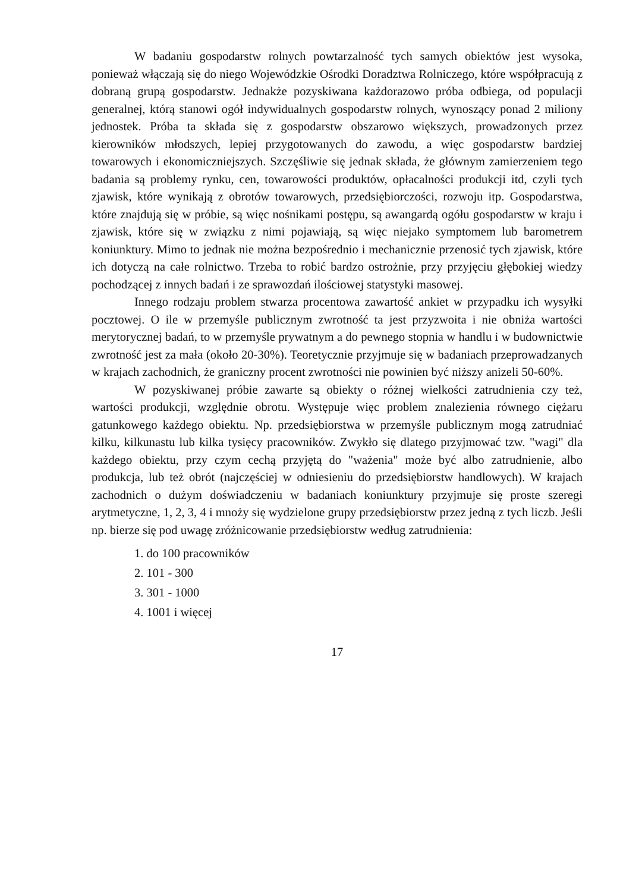W badaniu gospodarstw rolnych powtarzalność tych samych obiektów jest wysoka, ponieważ włączają się do niego Wojewódzkie Ośrodki Doradztwa Rolniczego, które współpracują z dobraną grupą gospodarstw. Jednakże pozyskiwana każdorazowo próba odbiega, od populacji generalnej, którą stanowi ogół indywidualnych gospodarstw rolnych, wynoszący ponad 2 miliony jednostek. Próba ta składa się z gospodarstw obszarowo większych, prowadzonych przez kierowników młodszych, lepiej przygotowanych do zawodu, a więc gospodarstw bardziej towarowych i ekonomiczniejszych. Szczęśliwie się jednak składa, że głównym zamierzeniem tego badania są problemy rynku, cen, towarowości produktów, opłacalności produkcji itd, czyli tych zjawisk, które wynikają z obrotów towarowych, przedsiębiorczości, rozwoju itp. Gospodarstwa, które znajdują się w próbie, są więc nośnikami postępu, są awangardą ogółu gospodarstw w kraju i zjawisk, które się w związku z nimi pojawiają, są więc niejako symptomem lub barometrem koniunktury. Mimo to jednak nie można bezpośrednio i mechanicznie przenosić tych zjawisk, które ich dotyczą na całe rolnictwo. Trzeba to robić bardzo ostrożnie, przy przyjęciu głębokiej wiedzy pochodzącej z innych badań i ze sprawozdań ilościowej statystyki masowej.
Innego rodzaju problem stwarza procentowa zawartość ankiet w przypadku ich wysyłki pocztowej. O ile w przemyśle publicznym zwrotność ta jest przyzwoita i nie obniża wartości merytorycznej badań, to w przemyśle prywatnym a do pewnego stopnia w handlu i w budownictwie zwrotność jest za mała (około 20-30%). Teoretycznie przyjmuje się w badaniach przeprowadzanych w krajach zachodnich, że graniczny procent zwrotności nie powinien być niższy anizeli 50-60%.
W pozyskiwanej próbie zawarte są obiekty o różnej wielkości zatrudnienia czy też, wartości produkcji, względnie obrotu. Występuje więc problem znalezienia równego ciężaru gatunkowego każdego obiektu. Np. przedsiębiorstwa w przemyśle publicznym mogą zatrudniać kilku, kilkunastu lub kilka tysięcy pracowników. Zwykło się dlatego przyjmować tzw. "wagi" dla każdego obiektu, przy czym cechą przyjętą do "ważenia" może być albo zatrudnienie, albo produkcja, lub też obrót (najczęściej w odniesieniu do przedsiębiorstw handlowych). W krajach zachodnich o dużym doświadczeniu w badaniach koniunktury przyjmuje się proste szeregi arytmetyczne, 1, 2, 3, 4 i mnoży się wydzielone grupy przedsiębiorstw przez jedną z tych liczb. Jeśli np. bierze się pod uwagę zróżnicowanie przedsiębiorstw według zatrudnienia:
1. do 100 pracowników
2. 101 - 300
3. 301 - 1000
4. 1001 i więcej
17